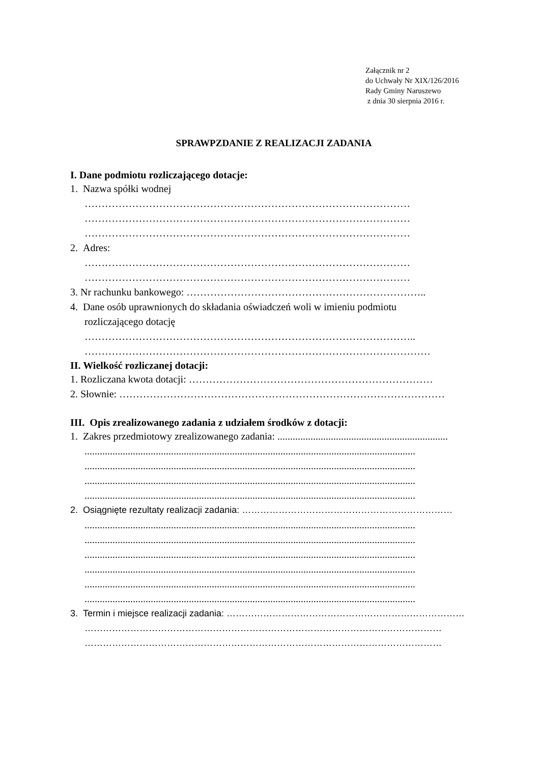Załącznik nr 2
do Uchwały Nr XIX/126/2016
Rady Gminy Naruszewo
z dnia 30 sierpnia 2016 r.
SPRAWPZDANIE Z REALIZACJI ZADANIA
I. Dane podmiotu rozliczającego dotacje:
1. Nazwa spółki wodnej
……………………………………………………………………………………
……………………………………………………………………………………
……………………………………………………………………………………
2. Adres:
……………………………………………………………………………………
……………………………………………………………………………………
3. Nr rachunku bankowego: ……………………………………………………………..
4. Dane osób uprawnionych do składania oświadczeń woli w imieniu podmiotu
rozliczającego dotację
……………………………………………………………………………………..
…………………………………………………………………………………………
II. Wielkość rozliczanej dotacji:
1. Rozliczana kwota dotacji: ………………………………………………………………
2. Słownie: ……………………………………………………………………………………
III. Opis zrealizowanego zadania z udziałem środków z dotacji:
1. Zakres przedmiotowy zrealizowanego zadania: ...................................................................
..................................................................................................................................
..................................................................................................................................
..................................................................................................................................
..................................................................................................................................
2. Osiągnięte rezultaty realizacji zadania: ……………………………………………………………
..................................................................................................................................
..................................................................................................................................
..................................................................................................................................
..................................................................................................................................
..................................................................................................................................
..................................................................................................................................
3. Termin i miejsce realizacji zadania: ……………………………………………………………………
………………………………………………………………………………………………………
………………………………………………………………………………………………………